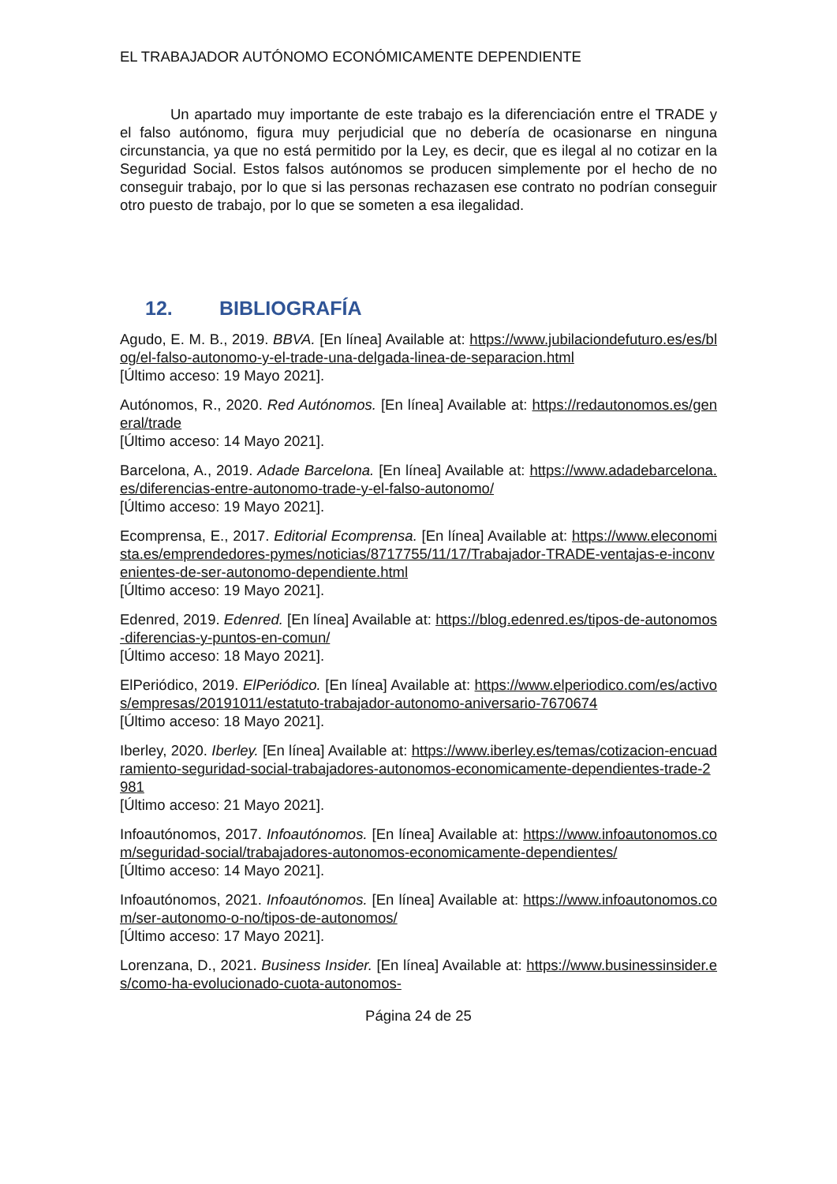EL TRABAJADOR AUTÓNOMO ECONÓMICAMENTE DEPENDIENTE
Un apartado muy importante de este trabajo es la diferenciación entre el TRADE y el falso autónomo, figura muy perjudicial que no debería de ocasionarse en ninguna circunstancia, ya que no está permitido por la Ley, es decir, que es ilegal al no cotizar en la Seguridad Social. Estos falsos autónomos se producen simplemente por el hecho de no conseguir trabajo, por lo que si las personas rechazasen ese contrato no podrían conseguir otro puesto de trabajo, por lo que se someten a esa ilegalidad.
12. BIBLIOGRAFÍA
Agudo, E. M. B., 2019. BBVA. [En línea] Available at: https://www.jubilaciondefuturo.es/es/blog/el-falso-autonomo-y-el-trade-una-delgada-linea-de-separacion.html
[Último acceso: 19 Mayo 2021].
Autónomos, R., 2020. Red Autónomos. [En línea] Available at: https://redautonomos.es/general/trade
[Último acceso: 14 Mayo 2021].
Barcelona, A., 2019. Adade Barcelona. [En línea] Available at: https://www.adadebarcelona.es/diferencias-entre-autonomo-trade-y-el-falso-autonomo/
[Último acceso: 19 Mayo 2021].
Ecomprensa, E., 2017. Editorial Ecomprensa. [En línea] Available at: https://www.eleconomista.es/emprendedores-pymes/noticias/8717755/11/17/Trabajador-TRADE-ventajas-e-inconvenientes-de-ser-autonomo-dependiente.html
[Último acceso: 19 Mayo 2021].
Edenred, 2019. Edenred. [En línea] Available at: https://blog.edenred.es/tipos-de-autonomos-diferencias-y-puntos-en-comun/
[Último acceso: 18 Mayo 2021].
ElPeriódico, 2019. ElPeriódico. [En línea] Available at: https://www.elperiodico.com/es/activos/empresas/20191011/estatuto-trabajador-autonomo-aniversario-7670674
[Último acceso: 18 Mayo 2021].
Iberley, 2020. Iberley. [En línea] Available at: https://www.iberley.es/temas/cotizacion-encuadramiento-seguridad-social-trabajadores-autonomos-economicamente-dependientes-trade-2981
[Último acceso: 21 Mayo 2021].
Infoautónomos, 2017. Infoautónomos. [En línea] Available at: https://www.infoautonomos.com/seguridad-social/trabajadores-autonomos-economicamente-dependientes/
[Último acceso: 14 Mayo 2021].
Infoautónomos, 2021. Infoautónomos. [En línea] Available at: https://www.infoautonomos.com/ser-autonomo-o-no/tipos-de-autonomos/
[Último acceso: 17 Mayo 2021].
Lorenzana, D., 2021. Business Insider. [En línea] Available at: https://www.businessinsider.es/como-ha-evolucionado-cuota-autonomos-
Página 24 de 25